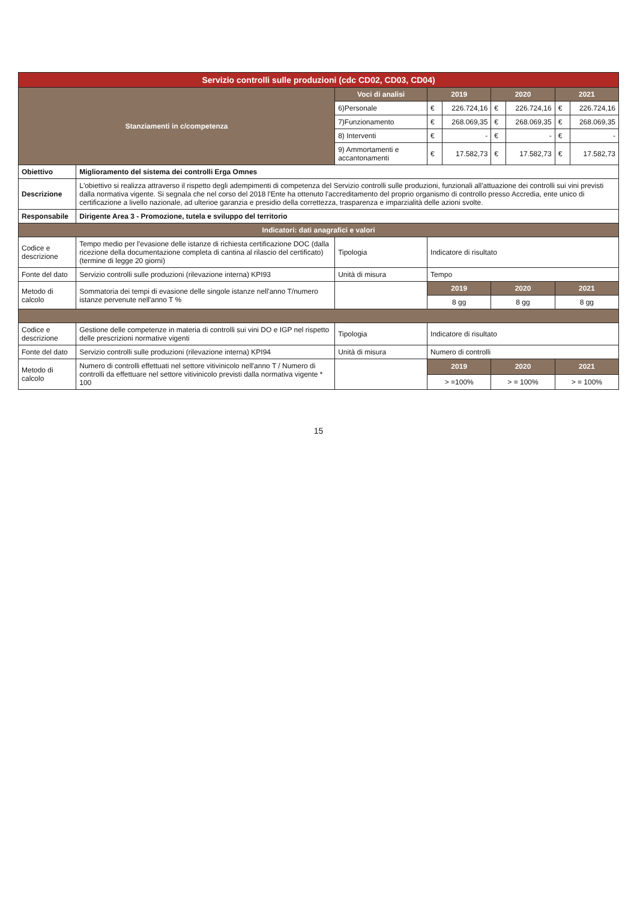| Servizio controlli sulle produzioni (cdc CD02, CD03, CD04) | | | | | | | | |
| Stanziamenti in c/competenza | | Voci di analisi | 2019 | | 2020 | | 2021 | |
| | | 6)Personale | € | 226.724,16 | € | 226.724,16 | € | 226.724,16 |
| | | 7)Funzionamento | € | 268.069,35 | € | 268.069,35 | € | 268.069,35 |
| | | 8) Interventi | € | - | € | - | € | - |
| | | 9) Ammortamenti e accantonamenti | € | 17.582,73 | € | 17.582,73 | € | 17.582,73 |
| Obiettivo | Miglioramento del sistema dei controlli Erga Omnes | | | | | | | |
| Descrizione | L'obiettivo si realizza attraverso il rispetto degli adempimenti di competenza del Servizio controlli sulle produzioni, funzionali all'attuazione dei controlli sui vini previsti dalla normativa vigente. Si segnala che nel corso del 2018 l'Ente ha ottenuto l'accreditamento del proprio organismo di controllo presso Accredia, ente unico di certificazione a livello nazionale, ad ulterioe garanzia e presidio della correttezza, trasparenza e imparzialità delle azioni svolte. | | | | | | | |
| Responsabile | Dirigente Area 3 - Promozione, tutela e sviluppo del territorio | | | | | | | |
| Indicatori: dati anagrafici e valori | | | | | | | | |
| Codice e descrizione | Tempo medio per l'evasione delle istanze di richiesta certificazione DOC (dalla ricezione della documentazione completa di cantina al rilascio del certificato) (termine di legge 20 giorni) | Tipologia | Indicatore di risultato | | | | | |
| Fonte del dato | Servizio controlli sulle produzioni (rilevazione interna) KPI93 | Unità di misura | Tempo | | | | | |
| Metodo di calcolo | Sommatoria dei tempi di evasione delle singole istanze nell'anno T/numero istanze pervenute nell'anno T % | | 2019 | | 2020 | | 2021 | |
| | | | 8 gg | | 8 gg | | 8 gg | |
| Codice e descrizione | Gestione delle competenze in materia di controlli sui vini DO e IGP nel rispetto delle prescrizioni normative vigenti | Tipologia | Indicatore di risultato | | | | | |
| Fonte del dato | Servizio controlli sulle produzioni (rilevazione interna) KPI94 | Unità di misura | Numero di controlli | | | | | |
| Metodo di calcolo | Numero di controlli effettuati nel settore vitivinicolo nell'anno T / Numero di controlli da effettuare nel settore vitivinicolo previsti dalla normativa vigente * 100 | | 2019 | | 2020 | | 2021 | |
| | | | > =100% | | > = 100% | | > = 100% | |
15